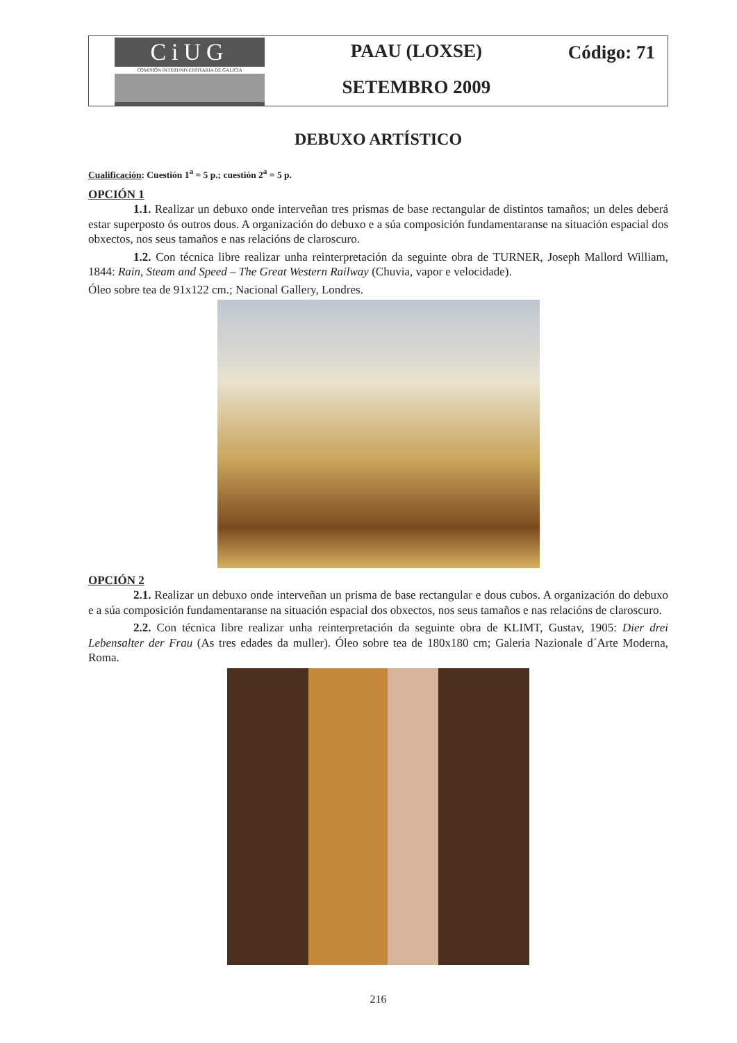CiUG
COMISIÓN INTERUNIVERSITARIA DE GALICIA
PAAU (LOXSE)
SETEMBRO 2009
Código: 71
DEBUXO ARTÍSTICO
Cualificación: Cuestión 1<sup>a</sup> = 5 p.; cuestión 2<sup>a</sup> = 5 p.
OPCIÓN 1
1.1. Realizar un debuxo onde interveñan tres prismas de base rectangular de distintos tamaños; un deles deberá estar superposto ós outros dous. A organización do debuxo e a súa composición fundamentaranse na situación espacial dos obxectos, nos seus tamaños e nas relacións de claroscuro.
1.2. Con técnica libre realizar unha reinterpretación da seguinte obra de TURNER, Joseph Mallord William, 1844: Rain, Steam and Speed – The Great Western Railway (Chuvia, vapor e velocidade).
Óleo sobre tea de 91x122 cm.; Nacional Gallery, Londres.
OPCIÓN 2
2.1. Realizar un debuxo onde interveñan un prisma de base rectangular e dous cubos. A organización do debuxo e a súa composición fundamentaranse na situación espacial dos obxectos, nos seus tamaños e nas relacións de claroscuro.
2.2. Con técnica libre realizar unha reinterpretación da seguinte obra de KLIMT, Gustav, 1905: Dier drei Lebensalter der Frau (As tres edades da muller). Óleo sobre tea de 180x180 cm; Galeria Nazionale d´Arte Moderna, Roma.
216